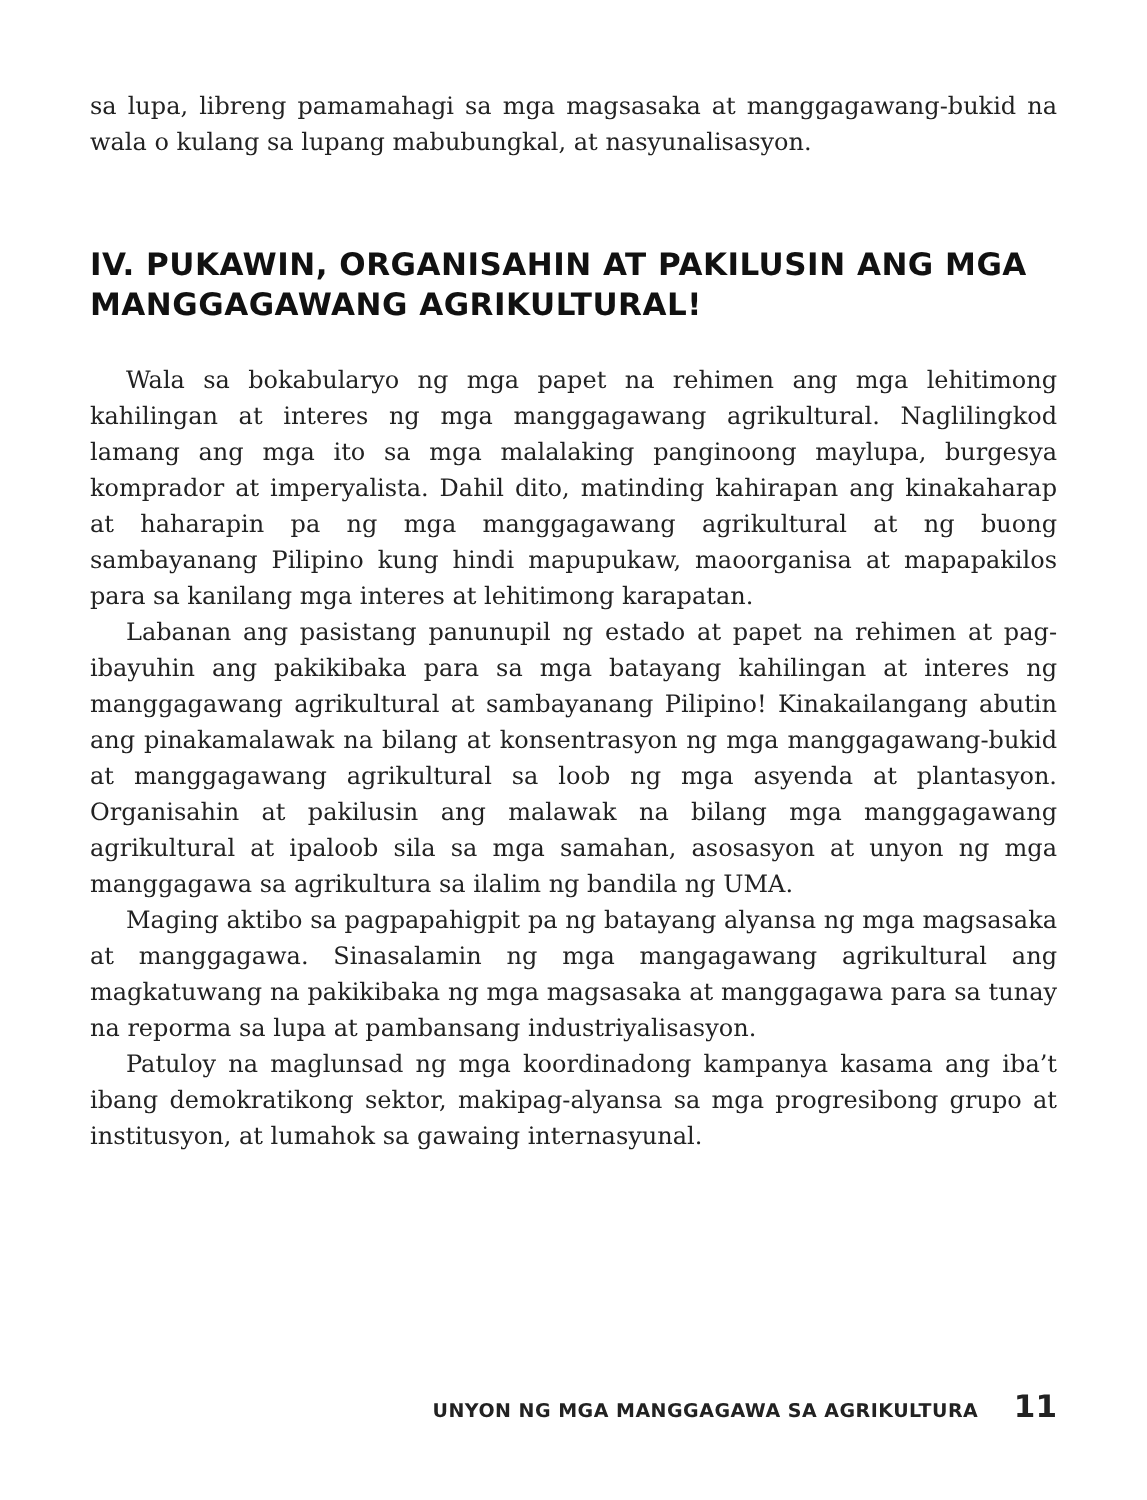sa lupa, libreng pamamahagi sa mga magsasaka at manggagawang-bukid na wala o kulang sa lupang mabubungkal, at nasyunalisasyon.
IV. PUKAWIN, ORGANISAHIN AT PAKILUSIN ANG MGA MANGGAGAWANG AGRIKULTURAL!
Wala sa bokabularyo ng mga papet na rehimen ang mga lehitimong kahilingan at interes ng mga manggagawang agrikultural. Naglilingkod lamang ang mga ito sa mga malalaking panginoong maylupa, burgesya komprador at imperyalista. Dahil dito, matinding kahirapan ang kinakaharap at haharapin pa ng mga manggagawang agrikultural at ng buong sambayanang Pilipino kung hindi mapupukaw, maoorganisa at mapapakilos para sa kanilang mga interes at lehitimong karapatan.
Labanan ang pasistang panunupil ng estado at papet na rehimen at pag-ibayuhin ang pakikibaka para sa mga batayang kahilingan at interes ng manggagawang agrikultural at sambayanang Pilipino! Kinakailangang abutin ang pinakamalawak na bilang at konsentrasyon ng mga manggagawang-bukid at manggagawang agrikultural sa loob ng mga asyenda at plantasyon. Organisahin at pakilusin ang malawak na bilang mga manggagawang agrikultural at ipaloob sila sa mga samahan, asosasyon at unyon ng mga manggagawa sa agrikultura sa ilalim ng bandila ng UMA.
Maging aktibo sa pagpapahigpit pa ng batayang alyansa ng mga magsasaka at manggagawa. Sinasalamin ng mga mangagawang agrikultural ang magkatuwang na pakikibaka ng mga magsasaka at manggagawa para sa tunay na reporma sa lupa at pambansang industriyalisasyon.
Patuloy na maglunsad ng mga koordinadong kampanya kasama ang iba’t ibang demokratikong sektor, makipag-alyansa sa mga progresibong grupo at institusyon, at lumahok sa gawaing internasyunal.
UNYON NG MGA MANGGAGAWA SA AGRIKULTURA 11